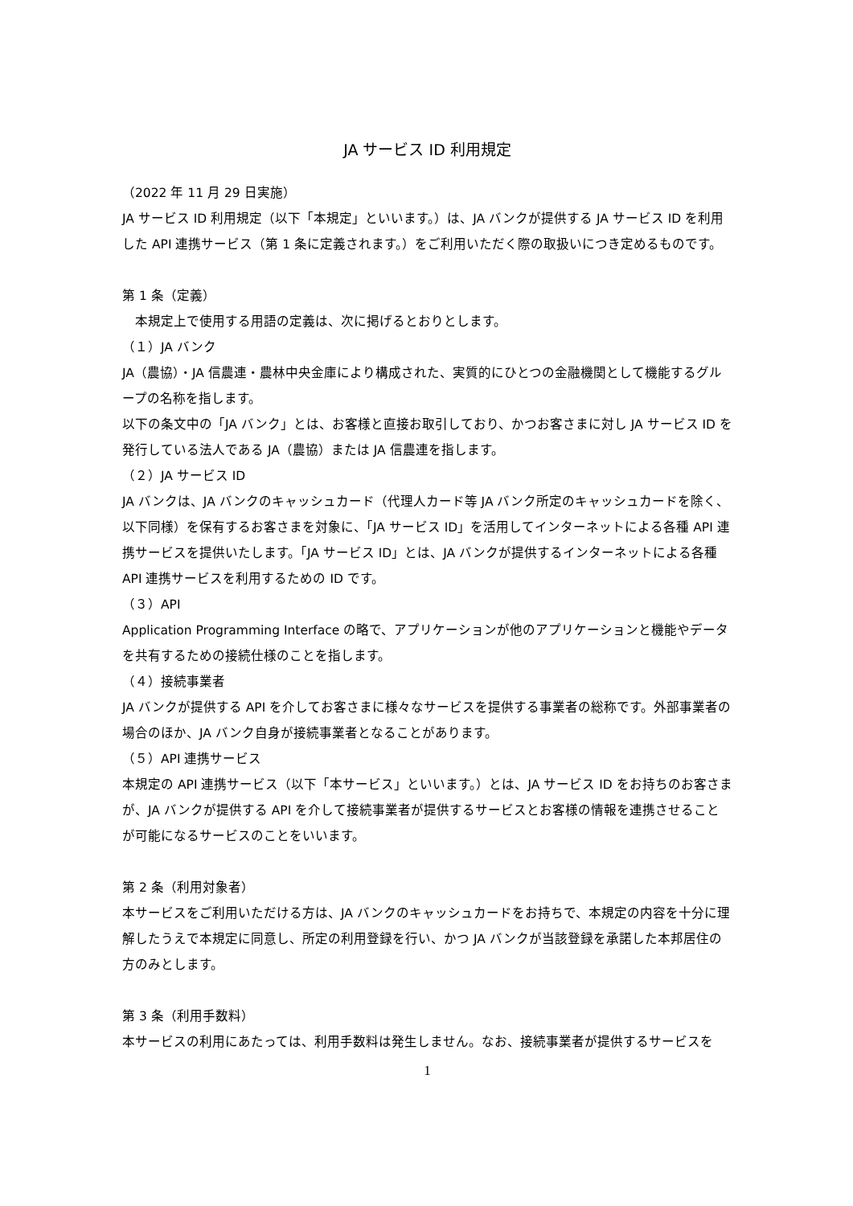JA サービス ID 利用規定
（2022 年 11 月 29 日実施）
JA サービス ID 利用規定（以下「本規定」といいます。）は、JA バンクが提供する JA サービス ID を利用した API 連携サービス（第 1 条に定義されます。）をご利用いただく際の取扱いにつき定めるものです。
第 1 条（定義）
　本規定上で使用する用語の定義は、次に掲げるとおりとします。
（１）JA バンク
JA（農協）・JA 信農連・農林中央金庫により構成された、実質的にひとつの金融機関として機能するグループの名称を指します。
以下の条文中の「JA バンク」とは、お客様と直接お取引しており、かつお客さまに対し JA サービス ID を発行している法人である JA（農協）または JA 信農連を指します。
（２）JA サービス ID
JA バンクは、JA バンクのキャッシュカード（代理人カード等 JA バンク所定のキャッシュカードを除く、以下同様）を保有するお客さまを対象に、「JA サービス ID」を活用してインターネットによる各種 API 連携サービスを提供いたします。「JA サービス ID」とは、JA バンクが提供するインターネットによる各種 API 連携サービスを利用するための ID です。
（３）API
Application Programming Interface の略で、アプリケーションが他のアプリケーションと機能やデータを共有するための接続仕様のことを指します。
（４）接続事業者
JA バンクが提供する API を介してお客さまに様々なサービスを提供する事業者の総称です。外部事業者の場合のほか、JA バンク自身が接続事業者となることがあります。
（５）API 連携サービス
本規定の API 連携サービス（以下「本サービス」といいます。）とは、JA サービス ID をお持ちのお客さまが、JA バンクが提供する API を介して接続事業者が提供するサービスとお客様の情報を連携させることが可能になるサービスのことをいいます。
第 2 条（利用対象者）
本サービスをご利用いただける方は、JA バンクのキャッシュカードをお持ちで、本規定の内容を十分に理解したうえで本規定に同意し、所定の利用登録を行い、かつ JA バンクが当該登録を承諾した本邦居住の方のみとします。
第 3 条（利用手数料）
本サービスの利用にあたっては、利用手数料は発生しません。なお、接続事業者が提供するサービスを
1